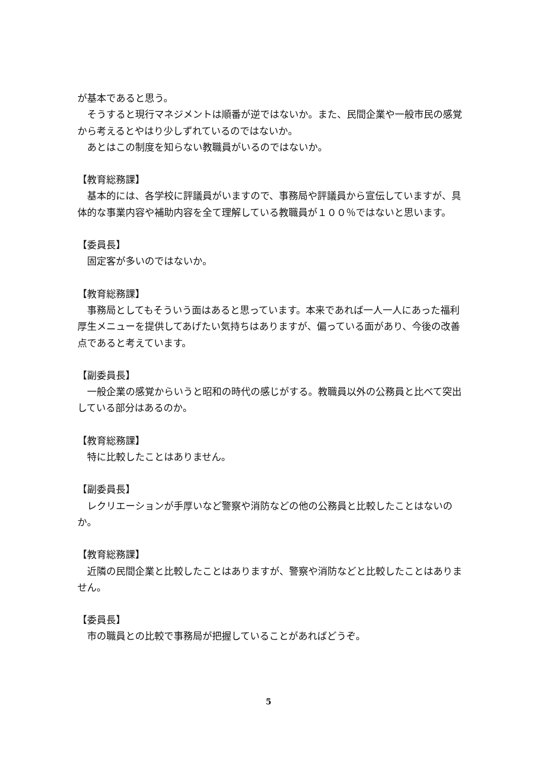が基本であると思う。
　そうすると現行マネジメントは順番が逆ではないか。また、民間企業や一般市民の感覚から考えるとやはり少しずれているのではないか。
　あとはこの制度を知らない教職員がいるのではないか。
【教育総務課】
　基本的には、各学校に評議員がいますので、事務局や評議員から宣伝していますが、具体的な事業内容や補助内容を全て理解している教職員が１００％ではないと思います。
【委員長】
　固定客が多いのではないか。
【教育総務課】
　事務局としてもそういう面はあると思っています。本来であれば一人一人にあった福利厚生メニューを提供してあげたい気持ちはありますが、偏っている面があり、今後の改善点であると考えています。
【副委員長】
　一般企業の感覚からいうと昭和の時代の感じがする。教職員以外の公務員と比べて突出している部分はあるのか。
【教育総務課】
　特に比較したことはありません。
【副委員長】
　レクリエーションが手厚いなど警察や消防などの他の公務員と比較したことはないのか。
【教育総務課】
　近隣の民間企業と比較したことはありますが、警察や消防などと比較したことはありません。
【委員長】
　市の職員との比較で事務局が把握していることがあればどうぞ。
5